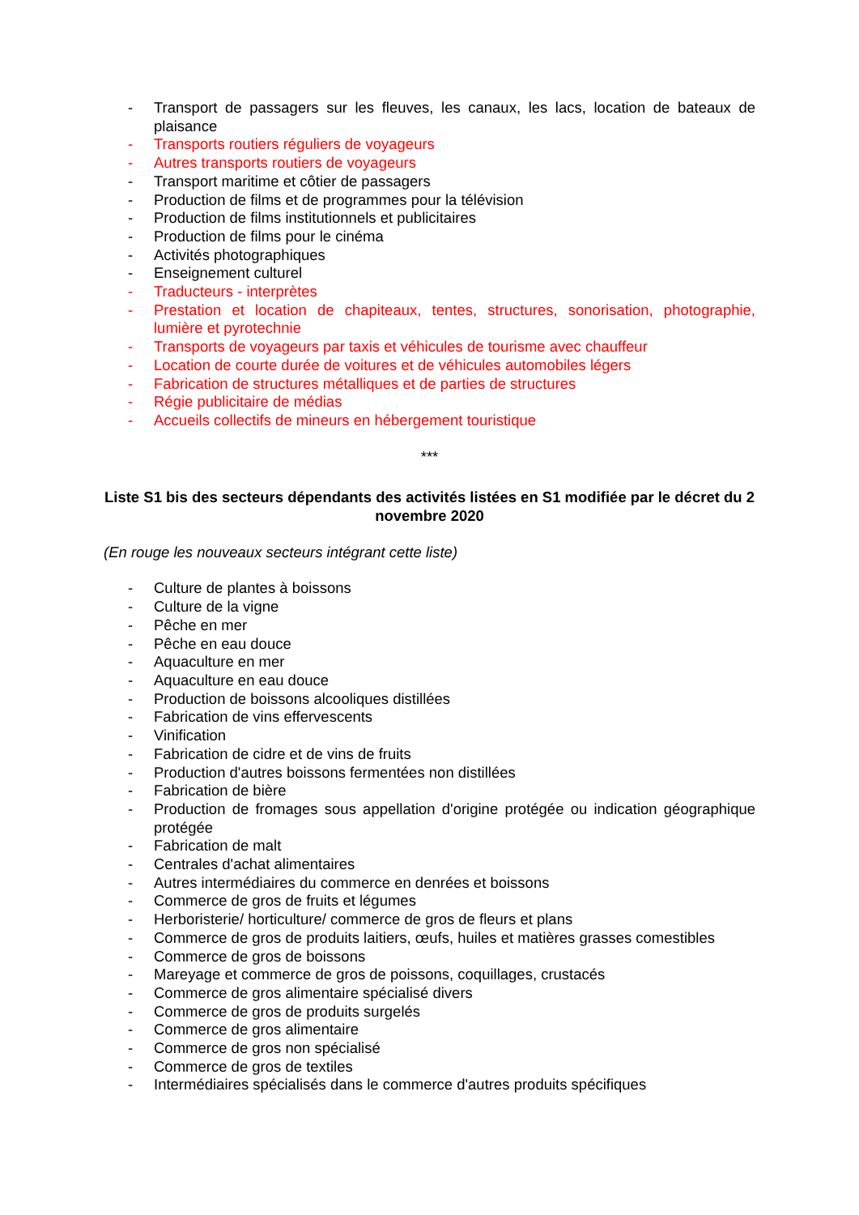- Transport de passagers sur les fleuves, les canaux, les lacs, location de bateaux de plaisance
- Transports routiers réguliers de voyageurs
- Autres transports routiers de voyageurs
- Transport maritime et côtier de passagers
- Production de films et de programmes pour la télévision
- Production de films institutionnels et publicitaires
- Production de films pour le cinéma
- Activités photographiques
- Enseignement culturel
- Traducteurs - interprètes
- Prestation et location de chapiteaux, tentes, structures, sonorisation, photographie, lumière et pyrotechnie
- Transports de voyageurs par taxis et véhicules de tourisme avec chauffeur
- Location de courte durée de voitures et de véhicules automobiles légers
- Fabrication de structures métalliques et de parties de structures
- Régie publicitaire de médias
- Accueils collectifs de mineurs en hébergement touristique
***
Liste S1 bis des secteurs dépendants des activités listées en S1 modifiée par le décret du 2 novembre 2020
(En rouge les nouveaux secteurs intégrant cette liste)
- Culture de plantes à boissons
- Culture de la vigne
- Pêche en mer
- Pêche en eau douce
- Aquaculture en mer
- Aquaculture en eau douce
- Production de boissons alcooliques distillées
- Fabrication de vins effervescents
- Vinification
- Fabrication de cidre et de vins de fruits
- Production d'autres boissons fermentées non distillées
- Fabrication de bière
- Production de fromages sous appellation d'origine protégée ou indication géographique protégée
- Fabrication de malt
- Centrales d'achat alimentaires
- Autres intermédiaires du commerce en denrées et boissons
- Commerce de gros de fruits et légumes
- Herboristerie/ horticulture/ commerce de gros de fleurs et plans
- Commerce de gros de produits laitiers, œufs, huiles et matières grasses comestibles
- Commerce de gros de boissons
- Mareyage et commerce de gros de poissons, coquillages, crustacés
- Commerce de gros alimentaire spécialisé divers
- Commerce de gros de produits surgelés
- Commerce de gros alimentaire
- Commerce de gros non spécialisé
- Commerce de gros de textiles
- Intermédiaires spécialisés dans le commerce d'autres produits spécifiques